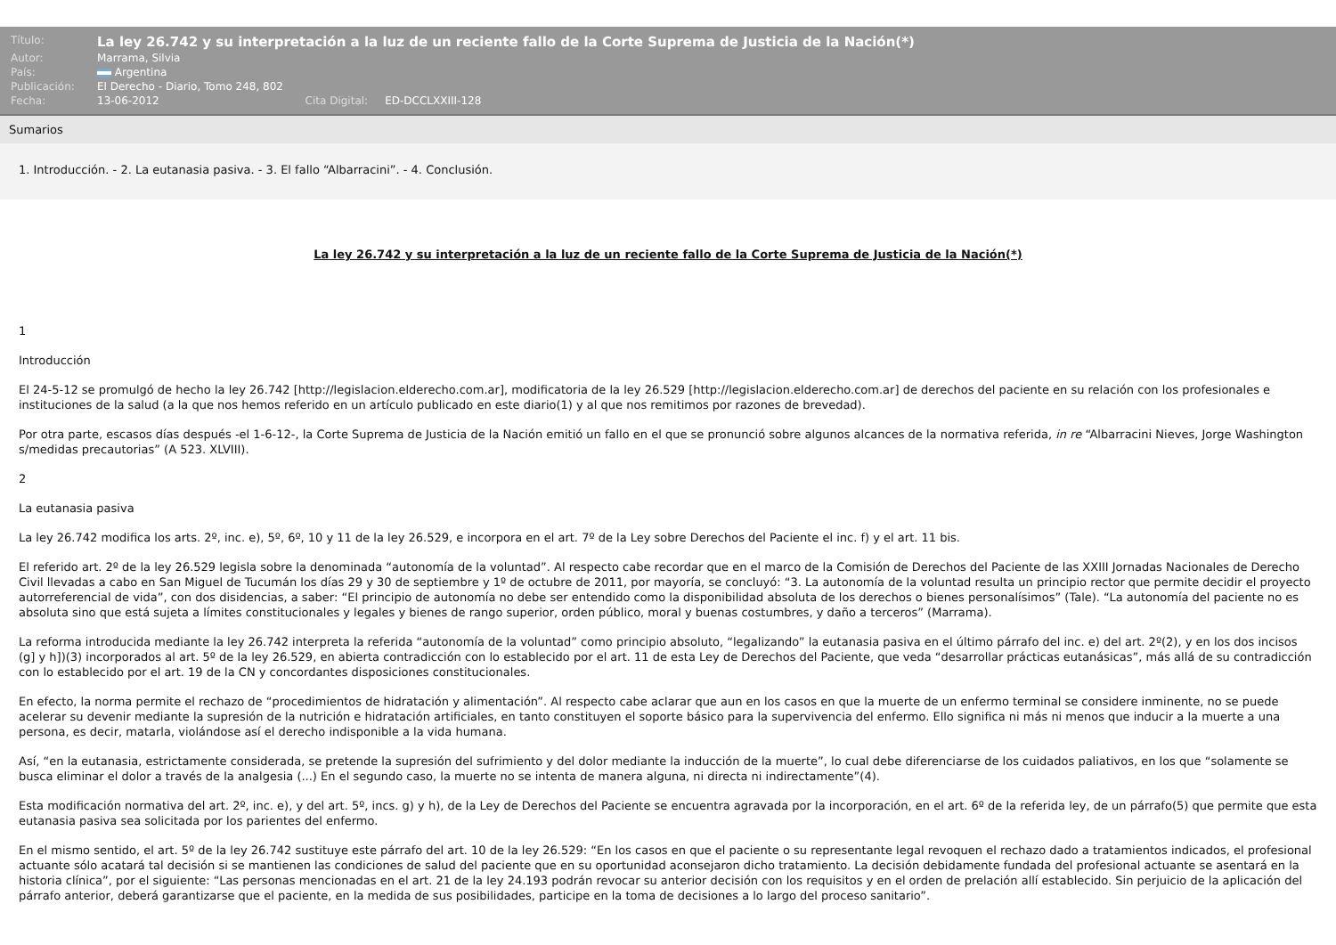| Título: | La ley 26.742 y su interpretación a la luz de un reciente fallo de la Corte Suprema de Justicia de la Nación(*) |
| Autor: | Marrama, Silvia |
| País: | Argentina |
| Publicación: | El Derecho - Diario, Tomo 248, 802 |
| Fecha: | 13-06-2012 Cita Digital: ED-DCCLXXIII-128 |
Sumarios
1. Introducción. - 2. La eutanasia pasiva. - 3. El fallo “Albarracini”. - 4. Conclusión.
La ley 26.742 y su interpretación a la luz de un reciente fallo de la Corte Suprema de Justicia de la Nación(*)
1
Introducción
El 24-5-12 se promulgó de hecho la ley 26.742 [http://legislacion.elderecho.com.ar], modificatoria de la ley 26.529 [http://legislacion.elderecho.com.ar] de derechos del paciente en su relación con los profesionales e instituciones de la salud (a la que nos hemos referido en un artículo publicado en este diario(1) y al que nos remitimos por razones de brevedad).
Por otra parte, escasos días después -el 1-6-12-, la Corte Suprema de Justicia de la Nación emitió un fallo en el que se pronunció sobre algunos alcances de la normativa referida, in re “Albarracini Nieves, Jorge Washington s/medidas precautorias” (A 523. XLVIII).
2
La eutanasia pasiva
La ley 26.742 modifica los arts. 2º, inc. e), 5º, 6º, 10 y 11 de la ley 26.529, e incorpora en el art. 7º de la Ley sobre Derechos del Paciente el inc. f) y el art. 11 bis.
El referido art. 2º de la ley 26.529 legisla sobre la denominada “autonomía de la voluntad”. Al respecto cabe recordar que en el marco de la Comisión de Derechos del Paciente de las XXIII Jornadas Nacionales de Derecho Civil llevadas a cabo en San Miguel de Tucumán los días 29 y 30 de septiembre y 1º de octubre de 2011, por mayoría, se concluyó: “3. La autonomía de la voluntad resulta un principio rector que permite decidir el proyecto autorreferencial de vida”, con dos disidencias, a saber: “El principio de autonomía no debe ser entendido como la disponibilidad absoluta de los derechos o bienes personalísimos” (Tale). “La autonomía del paciente no es absoluta sino que está sujeta a límites constitucionales y legales y bienes de rango superior, orden público, moral y buenas costumbres, y daño a terceros” (Marrama).
La reforma introducida mediante la ley 26.742 interpreta la referida “autonomía de la voluntad” como principio absoluto, “legalizando” la eutanasia pasiva en el último párrafo del inc. e) del art. 2º(2), y en los dos incisos (g] y h])(3) incorporados al art. 5º de la ley 26.529, en abierta contradicción con lo establecido por el art. 11 de esta Ley de Derechos del Paciente, que veda “desarrollar prácticas eutanásicas”, más allá de su contradicción con lo establecido por el art. 19 de la CN y concordantes disposiciones constitucionales.
En efecto, la norma permite el rechazo de “procedimientos de hidratación y alimentación”. Al respecto cabe aclarar que aun en los casos en que la muerte de un enfermo terminal se considere inminente, no se puede acelerar su devenir mediante la supresión de la nutrición e hidratación artificiales, en tanto constituyen el soporte básico para la supervivencia del enfermo. Ello significa ni más ni menos que inducir a la muerte a una persona, es decir, matarla, violándose así el derecho indisponible a la vida humana.
Así, “en la eutanasia, estrictamente considerada, se pretende la supresión del sufrimiento y del dolor mediante la inducción de la muerte”, lo cual debe diferenciarse de los cuidados paliativos, en los que “solamente se busca eliminar el dolor a través de la analgesia (...) En el segundo caso, la muerte no se intenta de manera alguna, ni directa ni indirectamente”(4).
Esta modificación normativa del art. 2º, inc. e), y del art. 5º, incs. g) y h), de la Ley de Derechos del Paciente se encuentra agravada por la incorporación, en el art. 6º de la referida ley, de un párrafo(5) que permite que esta eutanasia pasiva sea solicitada por los parientes del enfermo.
En el mismo sentido, el art. 5º de la ley 26.742 sustituye este párrafo del art. 10 de la ley 26.529: “En los casos en que el paciente o su representante legal revoquen el rechazo dado a tratamientos indicados, el profesional actuante sólo acatará tal decisión si se mantienen las condiciones de salud del paciente que en su oportunidad aconsejaron dicho tratamiento. La decisión debidamente fundada del profesional actuante se asentará en la historia clínica”, por el siguiente: “Las personas mencionadas en el art. 21 de la ley 24.193 podrán revocar su anterior decisión con los requisitos y en el orden de prelación allí establecido. Sin perjuicio de la aplicación del párrafo anterior, deberá garantizarse que el paciente, en la medida de sus posibilidades, participe en la toma de decisiones a lo largo del proceso sanitario”.